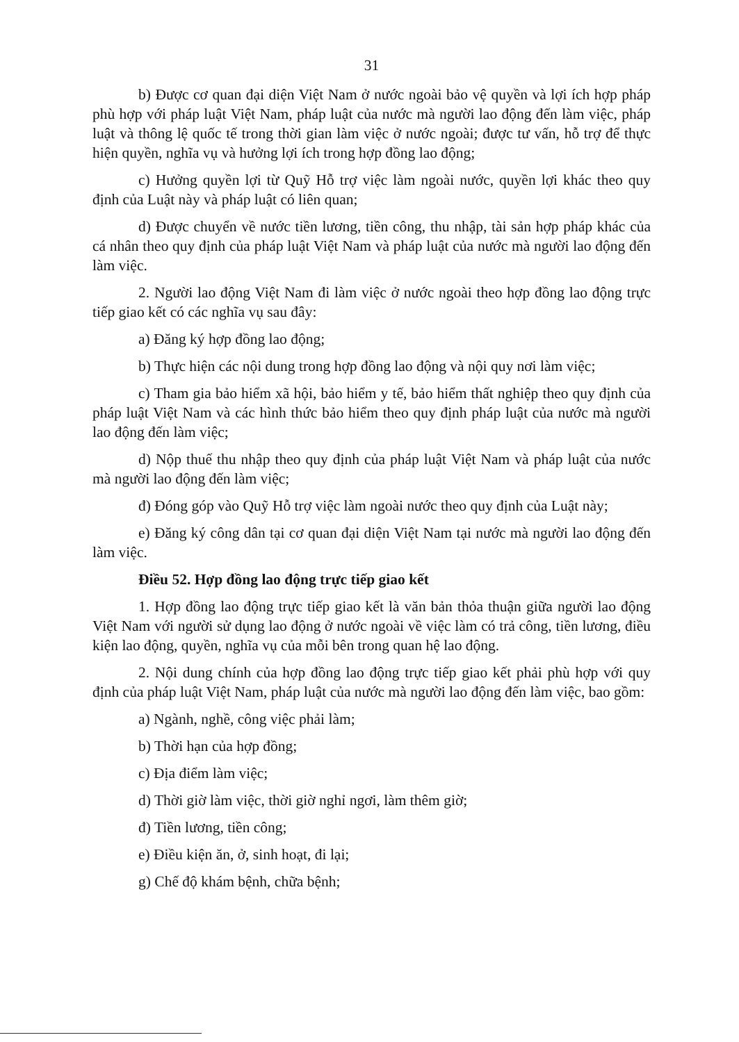31
b) Được cơ quan đại diện Việt Nam ở nước ngoài bảo vệ quyền và lợi ích hợp pháp phù hợp với pháp luật Việt Nam, pháp luật của nước mà người lao động đến làm việc, pháp luật và thông lệ quốc tế trong thời gian làm việc ở nước ngoài; được tư vấn, hỗ trợ để thực hiện quyền, nghĩa vụ và hưởng lợi ích trong hợp đồng lao động;
c) Hưởng quyền lợi từ Quỹ Hỗ trợ việc làm ngoài nước, quyền lợi khác theo quy định của Luật này và pháp luật có liên quan;
d) Được chuyển về nước tiền lương, tiền công, thu nhập, tài sản hợp pháp khác của cá nhân theo quy định của pháp luật Việt Nam và pháp luật của nước mà người lao động đến làm việc.
2. Người lao động Việt Nam đi làm việc ở nước ngoài theo hợp đồng lao động trực tiếp giao kết có các nghĩa vụ sau đây:
a) Đăng ký hợp đồng lao động;
b) Thực hiện các nội dung trong hợp đồng lao động và nội quy nơi làm việc;
c) Tham gia bảo hiểm xã hội, bảo hiểm y tế, bảo hiểm thất nghiệp theo quy định của pháp luật Việt Nam và các hình thức bảo hiểm theo quy định pháp luật của nước mà người lao động đến làm việc;
d) Nộp thuế thu nhập theo quy định của pháp luật Việt Nam và pháp luật của nước mà người lao động đến làm việc;
đ) Đóng góp vào Quỹ Hỗ trợ việc làm ngoài nước theo quy định của Luật này;
e) Đăng ký công dân tại cơ quan đại diện Việt Nam tại nước mà người lao động đến làm việc.
Điều 52. Hợp đồng lao động trực tiếp giao kết
1. Hợp đồng lao động trực tiếp giao kết là văn bản thỏa thuận giữa người lao động Việt Nam với người sử dụng lao động ở nước ngoài về việc làm có trả công, tiền lương, điều kiện lao động, quyền, nghĩa vụ của mỗi bên trong quan hệ lao động.
2. Nội dung chính của hợp đồng lao động trực tiếp giao kết phải phù hợp với quy định của pháp luật Việt Nam, pháp luật của nước mà người lao động đến làm việc, bao gồm:
a) Ngành, nghề, công việc phải làm;
b) Thời hạn của hợp đồng;
c) Địa điểm làm việc;
d) Thời giờ làm việc, thời giờ nghỉ ngơi, làm thêm giờ;
đ) Tiền lương, tiền công;
e) Điều kiện ăn, ở, sinh hoạt, đi lại;
g) Chế độ khám bệnh, chữa bệnh;